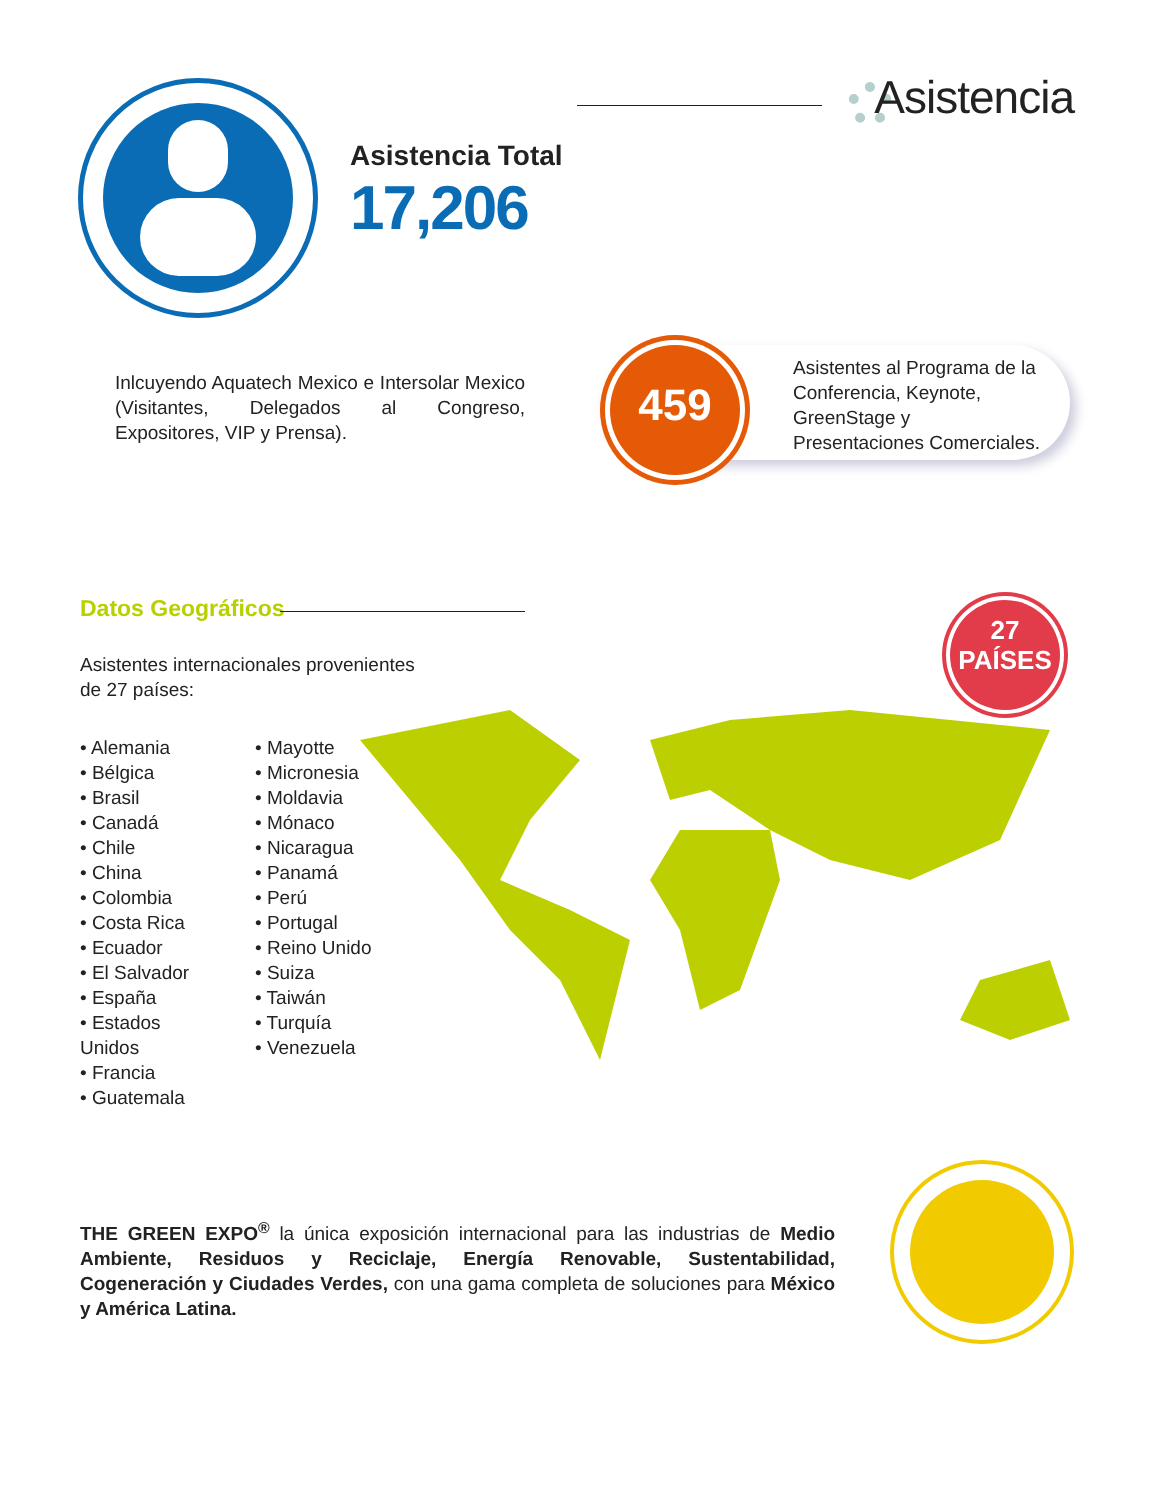Asistencia
Asistencia Total
17,206
Inlcuyendo Aquatech Mexico e Intersolar Mexico (Visitantes, Delegados al Congreso, Expositores, VIP y Prensa).
459
Asistentes al Programa de la Conferencia, Keynote, GreenStage y Presentaciones Comerciales.
Datos Geográficos
Asistentes internacionales provenientes
de 27 países:
• Alemania
• Bélgica
• Brasil
• Canadá
• Chile
• China
• Colombia
• Costa Rica
• Ecuador
• El Salvador
• España
• Estados Unidos
• Francia
• Guatemala
• Mayotte
• Micronesia
• Moldavia
• Mónaco
• Nicaragua
• Panamá
• Perú
• Portugal
• Reino Unido
• Suiza
• Taiwán
• Turquía
• Venezuela
27
PAÍSES
THE GREEN EXPO<sup>®</sup> la única exposición internacional para las industrias de Medio Ambiente, Residuos y Reciclaje, Energía Renovable, Sustentabilidad, Cogeneración y Ciudades Verdes, con una gama completa de soluciones para México y América Latina.